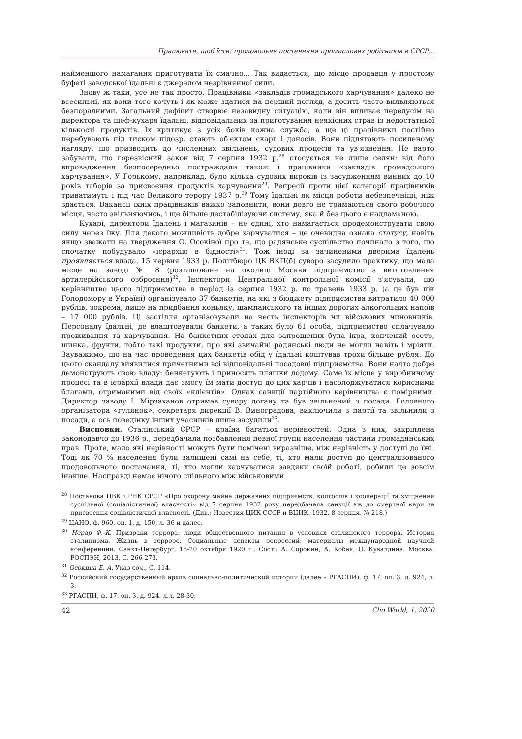Працювати, щоб їсти: продовольче постачання промислових робітників в СРСР...
найменшого намагання приготувати їх смачно... Так видається, що місце продавця у простому буфеті заводської їдальні є джерелом незрівнянної сили.
Знову ж таки, усе не так просто. Працівники «закладів громадського харчування» далеко не всесильні, як вони того хочуть і як може здатися на перший погляд, а досить часто виявляються безпорадними. Загальний дефіцит створює незавидну ситуацію, коли він впливає передусім на директора та шеф-кухаря їдальні, відповідальних за приготування неякісних страв із недостатньої кількості продуктів. Їх критикує з усіх боків кожна служба, а ще ці працівники постійно перебувають під тиском підозр, стають об'єктом скарг і доносів. Вони підлягають посиленому нагляду, що призводить до численних звільнень, судових процесів та ув'язнення. Не варто забувати, що горезвісний закон від 7 серпня 1932 р.<sup>28</sup> стосується не лише селян: від його впровадження безпосередньо постраждали також і працівники «закладів громадського харчування». У Горькому, наприклад, було кілька судових вироків із засудженням винних до 10 років таборів за присвоєння продуктів харчування<sup>29</sup>. Репресії проти цієї категорії працівників триватимуть і під час Великого терору 1937 р.<sup>30</sup> Тому їдальні як місця роботи небезпечніші, ніж здається. Вакансії їхніх працівників важко заповнити, вони довго не тримаються свого робочого місця, часто звільняючись, і ще більше дестабілізуючи систему, яка й без цього є надламаною.
Кухарі, директори їдалень і магазинів – не єдині, хто намагається продемонструвати свою силу через їжу. Для декого можливість добре харчуватися – це очевидна ознака статусу, навіть якщо зважати на твердження О. Осокіної про те, що радянське суспільство починало з того, що спочатку побудувало «ієрархію в бідності»<sup>31</sup>. Тож іноді за зачиненими дверима їдалень проявляється влада. 15 червня 1933 р. Політбюро ЦК ВКП(б) суворо засудило практику, що мала місце на заводі № 8 (розташоване на околиці Москви підприємство з виготовлення артилерійського озброєння)<sup>32</sup>. Інспектори Центральної контрольної комісії з'ясували, що керівництво цього підприємства в період із серпня 1932 р. по травень 1933 р. (а це був пік Голодомору в Україні) організувало 37 банкетів, на які з бюджету підприємства витратило 40 000 рублів, зокрема, лише на придбання коньяку, шампанського та інших дорогих алкогольних напоїв – 17 000 рублів. Ці застілля організовували на честь інспекторів чи військових чиновників. Персоналу їдальні, де влаштовували банкети, а таких було 61 особа, підприємство сплачувало проживання та харчування. На банкетних столах для запрошених була ікра, копчений осетр, шинка, фрукти, тобто такі продукти, про які звичайні радянські люди не могли навіть і мріяти. Зауважимо, що на час проведення цих банкетів обід у їдальні коштував трохи більше рубля. До цього скандалу виявилися причетними всі відповідальні посадовці підприємства. Вони надто добре демонструють свою владу: бенкетують і приносять пляшки додому. Саме їх місце у виробничому процесі та в ієрархії влади дає змогу їм мати доступ до цих харчів і насолоджуватися корисними благами, отриманими від своїх «клієнтів». Однак санкції партійного керівництва є помірними. Директор заводу І. Мірзаханов отримав сувору догану та був звільнений з посади. Головного організатора «гулянок», секретаря дирекції В. Виноградова, виключили з партії та звільнили з посади, а ось поведінку інших учасників лише засудили<sup>33</sup>.
Висновки. Сталінський СРСР – країна багатьох нерівностей. Одна з них, закріплена законодавчо до 1936 р., передбачала позбавлення певної групи населення частини громадянських прав. Проте, мало які нерівності можуть бути помічені виразніше, ніж нерівність у доступі до їжі. Тоді як 70 % населення були залишені самі на себе, ті, хто мали доступ до централізованого продовольчого постачання, ті, хто могли харчуватися завдяки своїй роботі, робили це зовсім інакше. Насправді немає нічого спільного між військовими
<sup>28</sup> Постанова ЦВК і РНК СРСР «Про охорону майна державних підприємств, колгоспів і кооперації та зміцнення суспільної (соціалістичної) власності» від 7 серпня 1932 року передбачала санкції аж до смертної кари за присвоєння соціалістичної власності. (Див.: Известия ЦИК СССР и ВЦИК. 1932. 8 серпня. № 218.)
<sup>29</sup> ЦАНО, ф. 960, оп. 1, д. 150, л. 36 и далее.
<sup>30</sup> Нерар Ф.-К. Призраки террора: люди общественного питания в условиях сталинского террора. История сталинизма. Жизнь в терроре. Социальные аспекты репрессий: материалы международной научной конференции. Санкт-Петербург, 18-20 октября 1920 г.; Сост.: А. Сорокин, А. Кобак, О. Кувалдина. Москва: РОСПЭН, 2013, С. 266-273.
<sup>31</sup> Осокина Е. А. Указ соч., С. 114.
<sup>32</sup> Российский государственный архив социально-политической истории (далее – РГАСПИ), ф. 17, оп. 3, д. 924, л. 3.
<sup>33</sup> РГАСПИ, ф. 17. оп. 3. д. 924. л.л. 28-30.
42 Clio World, 1, 2020